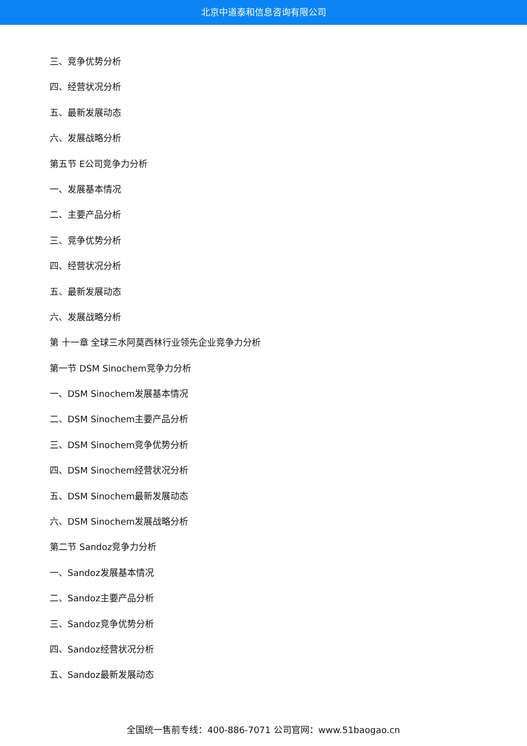北京中道泰和信息咨询有限公司
三、竞争优势分析
四、经营状况分析
五、最新发展动态
六、发展战略分析
第五节 E公司竞争力分析
一、发展基本情况
二、主要产品分析
三、竞争优势分析
四、经营状况分析
五、最新发展动态
六、发展战略分析
第 十一章 全球三水阿莫西林行业领先企业竞争力分析
第一节 DSM Sinochem竞争力分析
一、DSM Sinochem发展基本情况
二、DSM Sinochem主要产品分析
三、DSM Sinochem竞争优势分析
四、DSM Sinochem经营状况分析
五、DSM Sinochem最新发展动态
六、DSM Sinochem发展战略分析
第二节 Sandoz竞争力分析
一、Sandoz发展基本情况
二、Sandoz主要产品分析
三、Sandoz竞争优势分析
四、Sandoz经营状况分析
五、Sandoz最新发展动态
全国统一售前专线：400-886-7071 公司官网：www.51baogao.cn